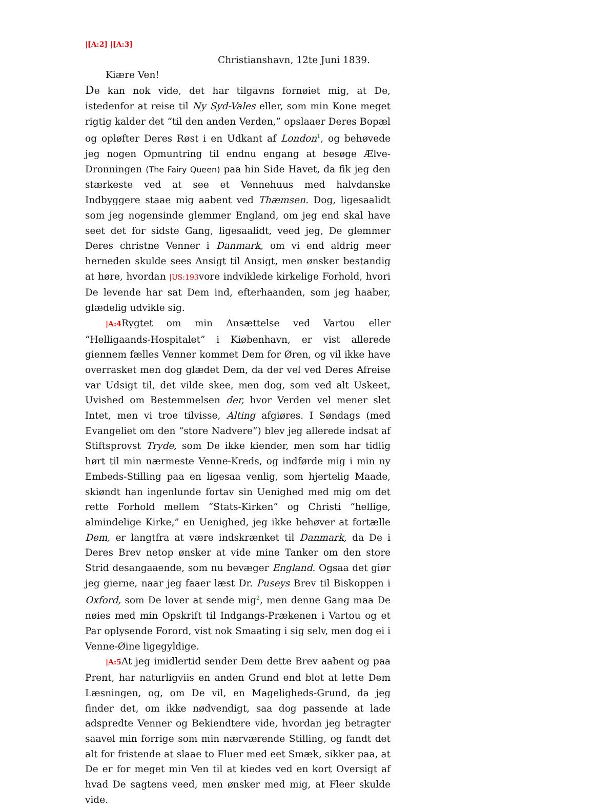|[A:2] |[A:3]
Christianshavn, 12te Juni 1839.
Kiære Ven!
De kan nok vide, det har tilgavns fornøiet mig, at De, istedenfor at reise til Ny Syd-Vales eller, som min Kone meget rigtig kalder det “til den anden Verden,” opslaaer Deres Bopæl og opløfter Deres Røst i en Udkant af London<sup>1</sup>, og behøvede jeg nogen Opmuntring til endnu engang at besøge Ælve-Dronningen (The Fairy Queen) paa hin Side Havet, da fik jeg den stærkeste ved at see et Vennehuus med halvdanske Indbyggere staae mig aabent ved Thæmsen. Dog, ligesaalidt som jeg nogensinde glemmer England, om jeg end skal have seet det for sidste Gang, ligesaalidt, veed jeg, De glemmer Deres christne Venner i Danmark, om vi end aldrig meer herneden skulde sees Ansigt til Ansigt, men ønsker bestandig at høre, hvordan |US:193vore indviklede kirkelige Forhold, hvori De levende har sat Dem ind, efterhaanden, som jeg haaber, glædelig udvikle sig.
|A:4 Rygtet om min Ansættelse ved Vartou eller “Helligaands-Hospitalet” i Kiøbenhavn, er vist allerede giennem fælles Venner kommet Dem for Øren, og vil ikke have overrasket men dog glædet Dem, da der vel ved Deres Afreise var Udsigt til, det vilde skee, men dog, som ved alt Uskeet, Uvished om Bestemmelsen der, hvor Verden vel mener slet Intet, men vi troe tilvisse, Alting afgiøres. I Søndags (med Evangeliet om den “store Nadvere”) blev jeg allerede indsat af Stiftsprovst Tryde, som De ikke kiender, men som har tidlig hørt til min nærmeste Venne-Kreds, og indførde mig i min ny Embeds-Stilling paa en ligesaa venlig, som hjertelig Maade, skiøndt han ingenlunde fortav sin Uenighed med mig om det rette Forhold mellem “Stats-Kirken” og Christi “hellige, almindelige Kirke,” en Uenighed, jeg ikke behøver at fortælle Dem, er langtfra at være indskrænket til Danmark, da De i Deres Brev netop ønsker at vide mine Tanker om den store Strid desangaaende, som nu bevæger England. Ogsaa det giør jeg gierne, naar jeg faaer læst Dr. Puseys Brev til Biskoppen i Oxford, som De lover at sende mig<sup>2</sup>, men denne Gang maa De nøies med min Opskrift til Indgangs-Prækenen i Vartou og et Par oplysende Forord, vist nok Smaating i sig selv, men dog ei i Venne-Øine ligegyldige.
|A:5 At jeg imidlertid sender Dem dette Brev aabent og paa Prent, har naturligviis en anden Grund end blot at lette Dem Læsningen, og, om De vil, en Mageligheds-Grund, da jeg finder det, om ikke nødvendigt, saa dog passende at lade adspredte Venner og Bekiendtere vide, hvordan jeg betragter saavel min forrige som min nærværende Stilling, og fandt det alt for fristende at slaae to Fluer med eet Smæk, sikker paa, at De er for meget min Ven til at kiedes ved en kort Oversigt af hvad De sagtens veed, men ønsker med mig, at Fleer skulde vide.